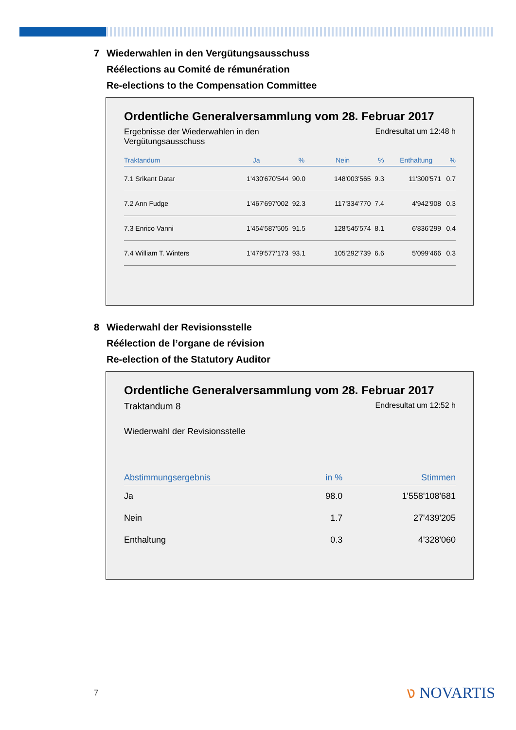7 Wiederwahlen in den Vergütungsausschuss
Réélections au Comité de rémunération
Re-elections to the Compensation Committee
Ordentliche Generalversammlung vom 28. Februar 2017
Ergebnisse der Wiederwahlen in den
Vergütungsausschuss
Endresultat um 12:48 h
| Traktandum | Ja | % | Nein | % | Enthaltung | % |
| --- | --- | --- | --- | --- | --- | --- |
| 7.1 Srikant Datar | 1'430'670'544 | 90.0 | 148'003'565 | 9.3 | 11'300'571 | 0.7 |
| 7.2 Ann Fudge | 1'467'697'002 | 92.3 | 117'334'770 | 7.4 | 4'942'908 | 0.3 |
| 7.3 Enrico Vanni | 1'454'587'505 | 91.5 | 128'545'574 | 8.1 | 6'836'299 | 0.4 |
| 7.4 William T. Winters | 1'479'577'173 | 93.1 | 105'292'739 | 6.6 | 5'099'466 | 0.3 |
8 Wiederwahl der Revisionsstelle
Réélection de l’organe de révision
Re-election of the Statutory Auditor
Ordentliche Generalversammlung vom 28. Februar 2017
Traktandum 8
Endresultat um 12:52 h
Wiederwahl der Revisionsstelle
| Abstimmungsergebnis | in % | Stimmen |
| --- | --- | --- |
| Ja | 98.0 | 1'558'108'681 |
| Nein | 1.7 | 27'439'205 |
| Enthaltung | 0.3 | 4'328'060 |
7 ง NOVARTIS